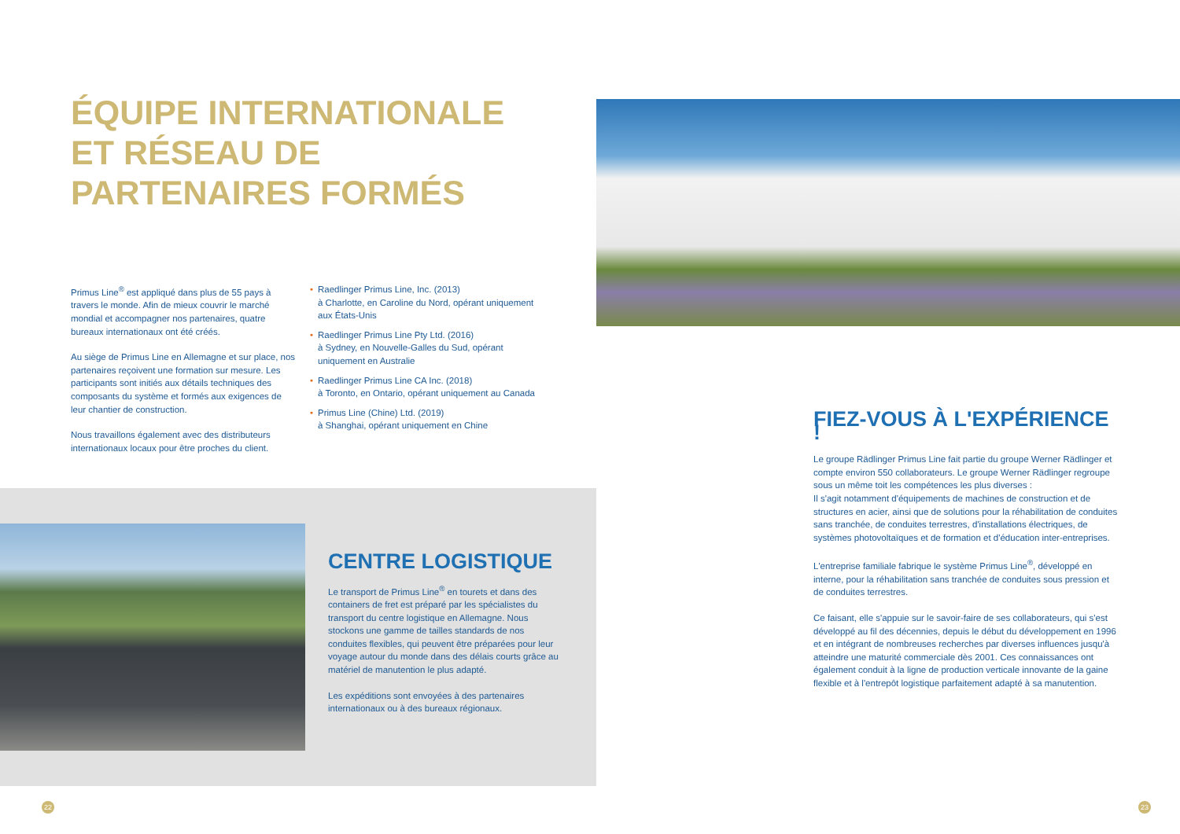ÉQUIPE INTERNATIONALE
ET RÉSEAU DE
PARTENAIRES FORMÉS
Primus Line<sup>®</sup> est appliqué dans plus de 55 pays à travers le monde. Afin de mieux couvrir le marché mondial et accompagner nos partenaires, quatre bureaux internationaux ont été créés.
Au siège de Primus Line en Allemagne et sur place, nos partenaires reçoivent une formation sur mesure. Les participants sont initiés aux détails techniques des composants du système et formés aux exigences de leur chantier de construction.
Nous travaillons également avec des distributeurs internationaux locaux pour être proches du client.
• Raedlinger Primus Line, Inc. (2013)
à Charlotte, en Caroline du Nord, opérant uniquement aux États-Unis
• Raedlinger Primus Line Pty Ltd. (2016)
à Sydney, en Nouvelle-Galles du Sud, opérant uniquement en Australie
• Raedlinger Primus Line CA Inc. (2018)
à Toronto, en Ontario, opérant uniquement au Canada
• Primus Line (Chine) Ltd. (2019)
à Shanghai, opérant uniquement en Chine
CENTRE LOGISTIQUE
Le transport de Primus Line<sup>®</sup> en tourets et dans des containers de fret est préparé par les spécialistes du transport du centre logistique en Allemagne. Nous stockons une gamme de tailles standards de nos conduites flexibles, qui peuvent être préparées pour leur voyage autour du monde dans des délais courts grâce au matériel de manutention le plus adapté.
Les expéditions sont envoyées à des partenaires internationaux ou à des bureaux régionaux.
22
FIEZ-VOUS À L'EXPÉRIENCE !
Le groupe Rädlinger Primus Line fait partie du groupe Werner Rädlinger et compte environ 550 collaborateurs. Le groupe Werner Rädlinger regroupe sous un même toit les compétences les plus diverses :
Il s'agit notamment d'équipements de machines de construction et de structures en acier, ainsi que de solutions pour la réhabilitation de conduites sans tranchée, de conduites terrestres, d'installations électriques, de systèmes photovoltaïques et de formation et d'éducation inter-entreprises.
L'entreprise familiale fabrique le système Primus Line<sup>®</sup>, développé en interne, pour la réhabilitation sans tranchée de conduites sous pression et de conduites terrestres.
Ce faisant, elle s'appuie sur le savoir-faire de ses collaborateurs, qui s'est développé au fil des décennies, depuis le début du développement en 1996 et en intégrant de nombreuses recherches par diverses influences jusqu'à atteindre une maturité commerciale dès 2001. Ces connaissances ont également conduit à la ligne de production verticale innovante de la gaine flexible et à l'entrepôt logistique parfaitement adapté à sa manutention.
23